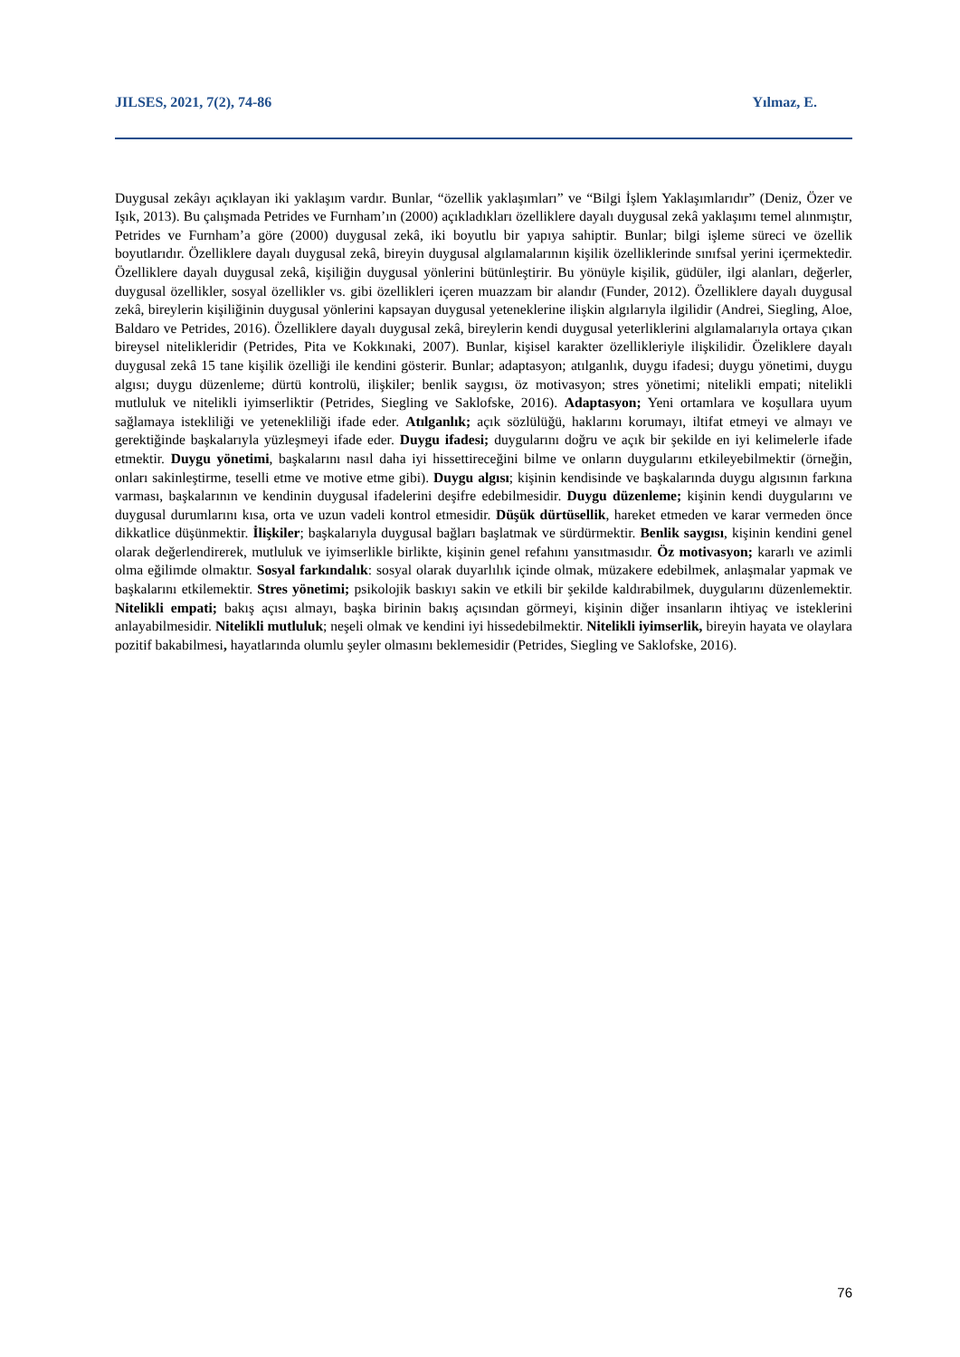JILSES, 2021, 7(2), 74-86 Yılmaz, E.
Duygusal zekâyı açıklayan iki yaklaşım vardır. Bunlar, “özellik yaklaşımları” ve “Bilgi İşlem Yaklaşımlarıdır” (Deniz, Özer ve Işık, 2013). Bu çalışmada Petrides ve Furnham’ın (2000) açıkladıkları özelliklere dayalı duygusal zekâ yaklaşımı temel alınmıştır, Petrides ve Furnham’a göre (2000) duygusal zekâ, iki boyutlu bir yapıya sahiptir. Bunlar; bilgi işleme süreci ve özellik boyutlarıdır. Özelliklere dayalı duygusal zekâ, bireyin duygusal algılamalarının kişilik özelliklerinde sınıfsal yerini içermektedir. Özelliklere dayalı duygusal zekâ, kişiliğin duygusal yönlerini bütünleştirir. Bu yönüyle kişilik, güdüler, ilgi alanları, değerler, duygusal özellikler, sosyal özellikler vs. gibi özellikleri içeren muazzam bir alandır (Funder, 2012). Özelliklere dayalı duygusal zekâ, bireylerin kişiliğinin duygusal yönlerini kapsayan duygusal yeteneklerine ilişkin algılarıyla ilgilidir (Andrei, Siegling, Aloe, Baldaro ve Petrides, 2016). Özelliklere dayalı duygusal zekâ, bireylerin kendi duygusal yeterliklerini algılamalarıyla ortaya çıkan bireysel nitelikleridir (Petrides, Pita ve Kokkınaki, 2007). Bunlar, kişisel karakter özellikleriyle ilişkilidir. Özeliklere dayalı duygusal zekâ 15 tane kişilik özelliği ile kendini gösterir. Bunlar; adaptasyon; atılganlık, duygu ifadesi; duygu yönetimi, duygu algısı; duygu düzenleme; dürtü kontrolü, ilişkiler; benlik saygısı, öz motivasyon; stres yönetimi; nitelikli empati; nitelikli mutluluk ve nitelikli iyimserliktir (Petrides, Siegling ve Saklofske, 2016). Adaptasyon; Yeni ortamlara ve koşullara uyum sağlamaya istekliliği ve yetenekliliği ifade eder. Atılganlık; açık sözlülüğü, haklarını korumayı, iltifat etmeyi ve almayı ve gerektiğinde başkalarıyla yüzleşmeyi ifade eder. Duygu ifadesi; duygularını doğru ve açık bir şekilde en iyi kelimelerle ifade etmektir. Duygu yönetimi, başkalarını nasıl daha iyi hissettireceğini bilme ve onların duygularını etkileyebilmektir (örneğin, onları sakinleştirme, teselli etme ve motive etme gibi). Duygu algısı; kişinin kendisinde ve başkalarında duygu algısının farkına varması, başkalarının ve kendinin duygusal ifadelerini deşifre edebilmesidir. Duygu düzenleme; kişinin kendi duygularını ve duygusal durumlarını kısa, orta ve uzun vadeli kontrol etmesidir. Düşük dürtüsellik, hareket etmeden ve karar vermeden önce dikkatlice düşünmektir. İlişkiler; başkalarıyla duygusal bağları başlatmak ve sürdürmektir. Benlik saygısı, kişinin kendini genel olarak değerlendirerek, mutluluk ve iyimserlikle birlikte, kişinin genel refahını yansıtmasıdır. Öz motivasyon; kararlı ve azimli olma eğilimde olmaktır. Sosyal farkındalık: sosyal olarak duyarlılık içinde olmak, müzakere edebilmek, anlaşmalar yapmak ve başkalarını etkilemektir. Stres yönetimi; psikolojik baskıyı sakin ve etkili bir şekilde kaldırabilmek, duygularını düzenlemektir. Nitelikli empati; bakış açısı almayı, başka birinin bakış açısından görmeyi, kişinin diğer insanların ihtiyaç ve isteklerini anlayabilmesidir. Nitelikli mutluluk; neşeli olmak ve kendini iyi hissedebilmektir. Nitelikli iyimserlik, bireyin hayata ve olaylara pozitif bakabilmesi, hayatlarında olumlu şeyler olmasını beklemesidir (Petrides, Siegling ve Saklofske, 2016).
76